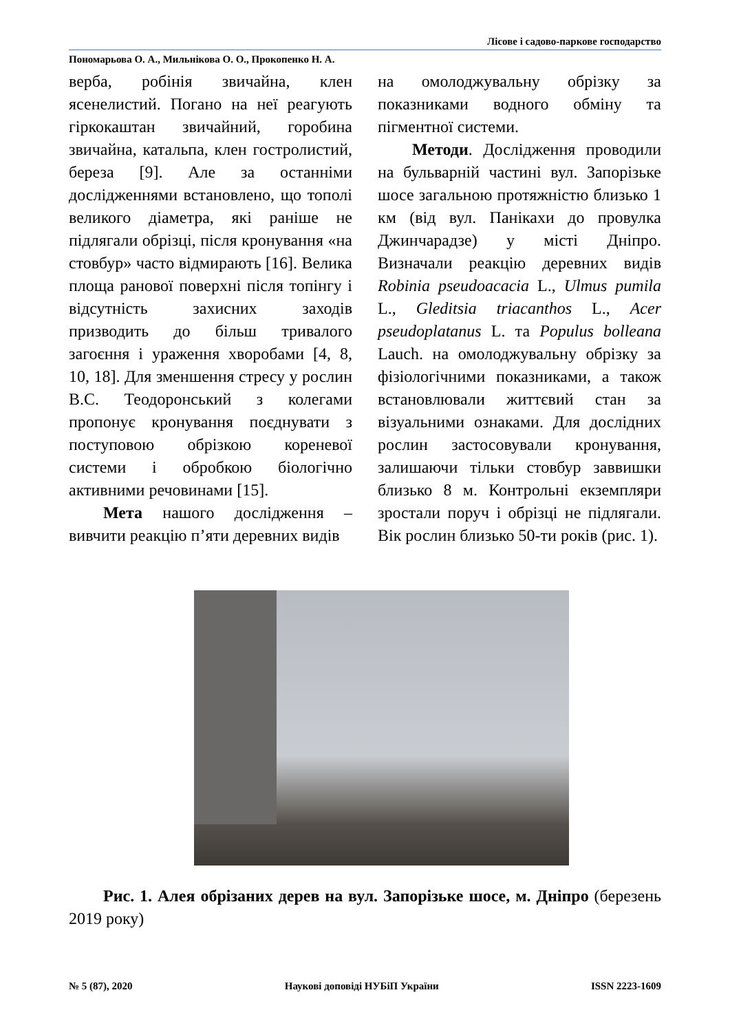Лісове і садово-паркове господарство
Пономарьова О. А., Мильнікова О. О., Прокопенко Н. А.
верба, робінія звичайна, клен ясенелистий. Погано на неї реагують гіркокаштан звичайний, горобина звичайна, катальпа, клен гостролистий, береза [9]. Але за останніми дослідженнями встановлено, що тополі великого діаметра, які раніше не підлягали обрізці, після кронування «на стовбур» часто відмирають [16]. Велика площа ранової поверхні після топінгу і відсутність захисних заходів призводить до більш тривалого загоєння і ураження хворобами [4, 8, 10, 18]. Для зменшення стресу у рослин В.С. Теодоронський з колегами пропонує кронування поєднувати з поступовою обрізкою кореневої системи і обробкою біологічно активними речовинами [15].
Мета нашого дослідження – вивчити реакцію п’яти деревних видів
на омолоджувальну обрізку за показниками водного обміну та пігментної системи.
Методи. Дослідження проводили на бульварній частині вул. Запорізьке шосе загальною протяжністю близько 1 км (від вул. Панікахи до провулка Джинчарадзе) у місті Дніпро. Визначали реакцію деревних видів Robinia pseudoacacia L., Ulmus pumila L., Gleditsia triacanthos L., Acer pseudoplatanus L. та Populus bolleana Lauch. на омолоджувальну обрізку за фізіологічними показниками, а також встановлювали життєвий стан за візуальними ознаками. Для дослідних рослин застосовували кронування, залишаючи тільки стовбур заввишки близько 8 м. Контрольні екземпляри зростали поруч і обрізці не підлягали. Вік рослин близько 50-ти років (рис. 1).
Рис. 1. Алея обрізаних дерев на вул. Запорізьке шосе, м. Дніпро (березень 2019 року)
№ 5 (87), 2020 Наукові доповіді НУБіП України ISSN 2223-1609